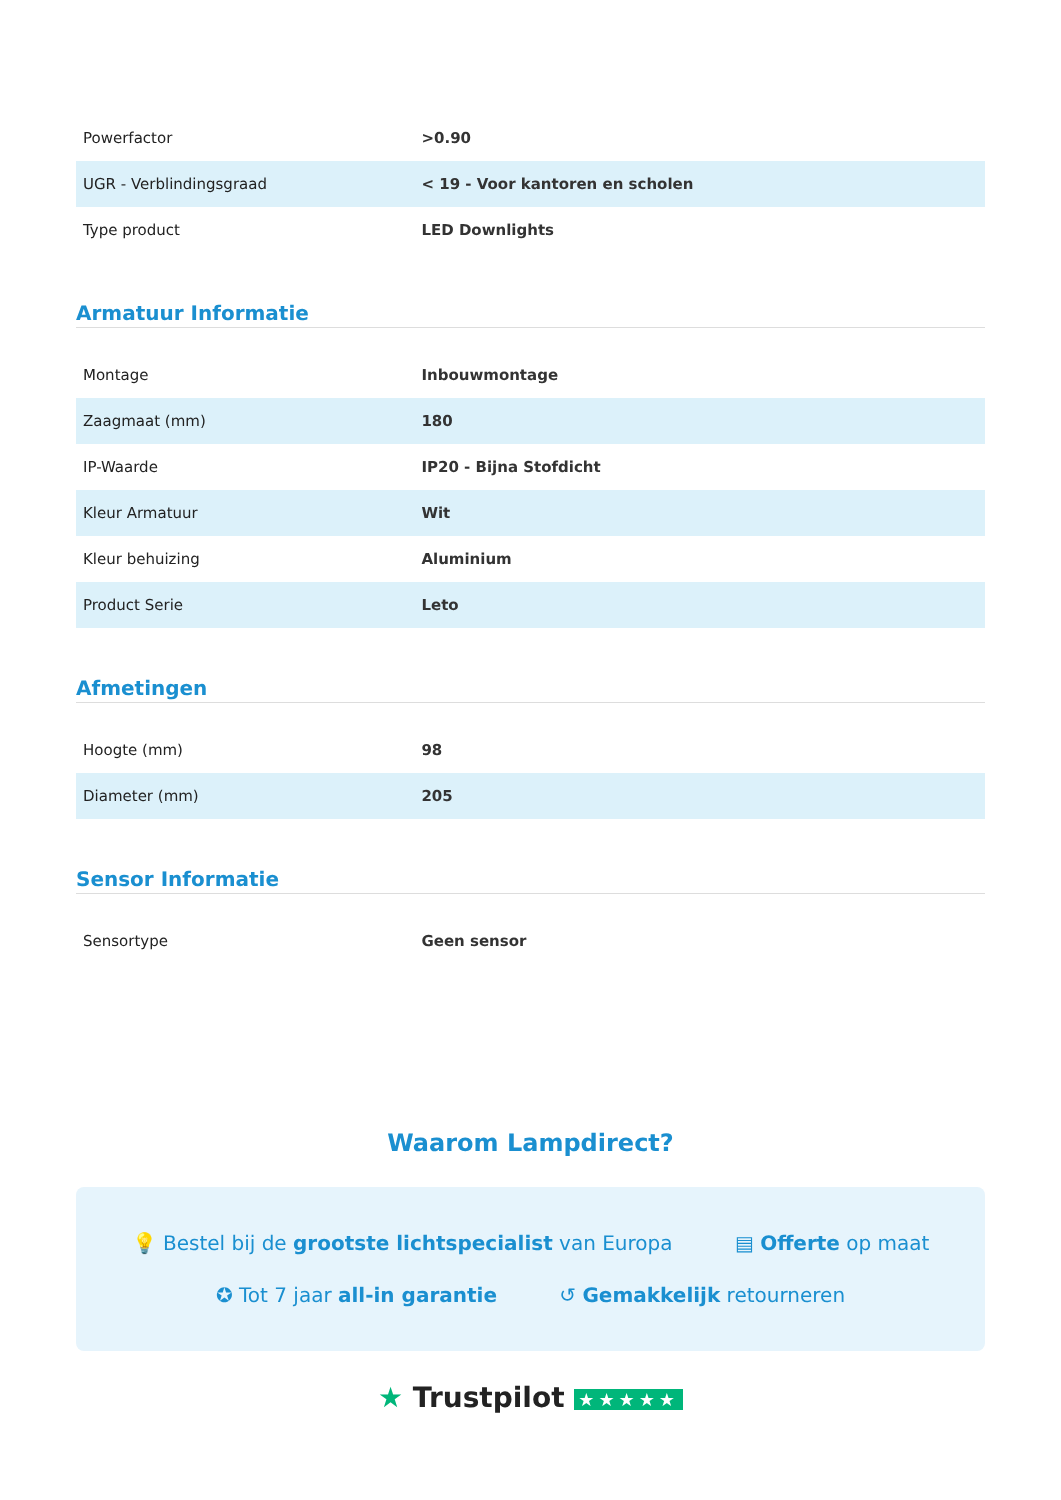| Powerfactor | >0.90 |
| UGR - Verblindingsgraad | < 19 - Voor kantoren en scholen |
| Type product | LED Downlights |
Armatuur Informatie
| Montage | Inbouwmontage |
| Zaagmaat (mm) | 180 |
| IP-Waarde | IP20 - Bijna Stofdicht |
| Kleur Armatuur | Wit |
| Kleur behuizing | Aluminium |
| Product Serie | Leto |
Afmetingen
| Hoogte (mm) | 98 |
| Diameter (mm) | 205 |
Sensor Informatie
| Sensortype | Geen sensor |
Waarom Lampdirect?
💡 Bestel bij de grootste lichtspecialist van Europa ▤ Offerte op maat
✪ Tot 7 jaar all-in garantie ↺ Gemakkelijk retourneren
★ Trustpilot ★★★★★